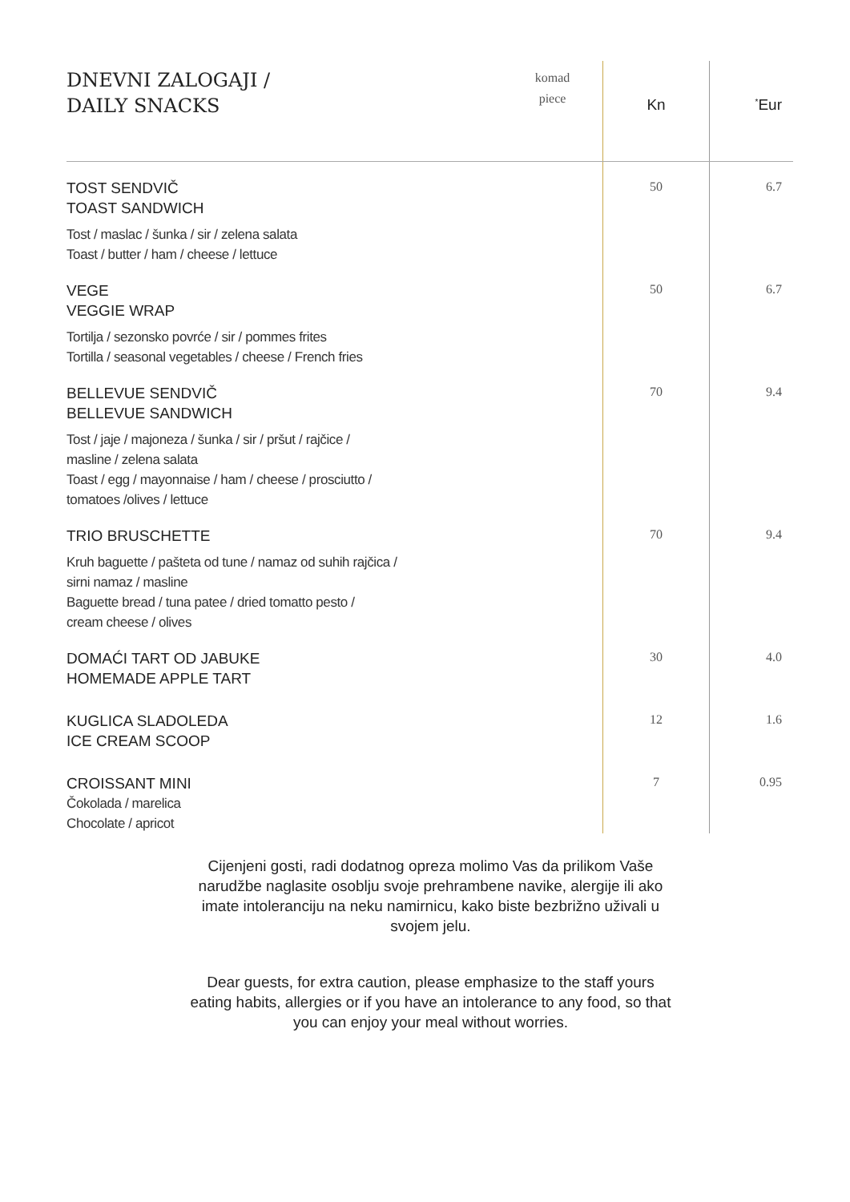| DNEVNI ZALOGAJI / DAILY SNACKS | komad piece | Kn | <sup>*</sup> Eur |
| --- | --- | --- | --- |
| TOST SENDVIČ TOAST SANDWICH Tost / maslac / šunka / sir / zelena salata Toast / butter / ham / cheese / lettuce | | 50 | 6.7 |
| VEGE VEGGIE WRAP Tortilja / sezonsko povrće / sir / pommes frites Tortilla / seasonal vegetables / cheese / French fries | | 50 | 6.7 |
| BELLEVUE SENDVIČ BELLEVUE SANDWICH Tost / jaje / majoneza / šunka / sir / pršut / rajčice / masline / zelena salata Toast / egg / mayonnaise / ham / cheese / prosciutto / tomatoes /olives / lettuce | | 70 | 9.4 |
| TRIO BRUSCHETTE Kruh baguette / pašteta od tune / namaz od suhih rajčica / sirni namaz / masline Baguette bread / tuna patee / dried tomatto pesto / cream cheese / olives | | 70 | 9.4 |
| DOMAĆI TART OD JABUKE HOMEMADE APPLE TART | | 30 | 4.0 |
| KUGLICA SLADOLEDA ICE CREAM SCOOP | | 12 | 1.6 |
| CROISSANT MINI Čokolada / marelica Chocolate / apricot | | 7 | 0.95 |
Cijenjeni gosti, radi dodatnog opreza molimo Vas da prilikom Vaše narudžbe naglasite osoblju svoje prehrambene navike, alergije ili ako imate intoleranciju na neku namirnicu, kako biste bezbrižno uživali u svojem jelu.
Dear guests, for extra caution, please emphasize to the staff yours eating habits, allergies or if you have an intolerance to any food, so that you can enjoy your meal without worries.